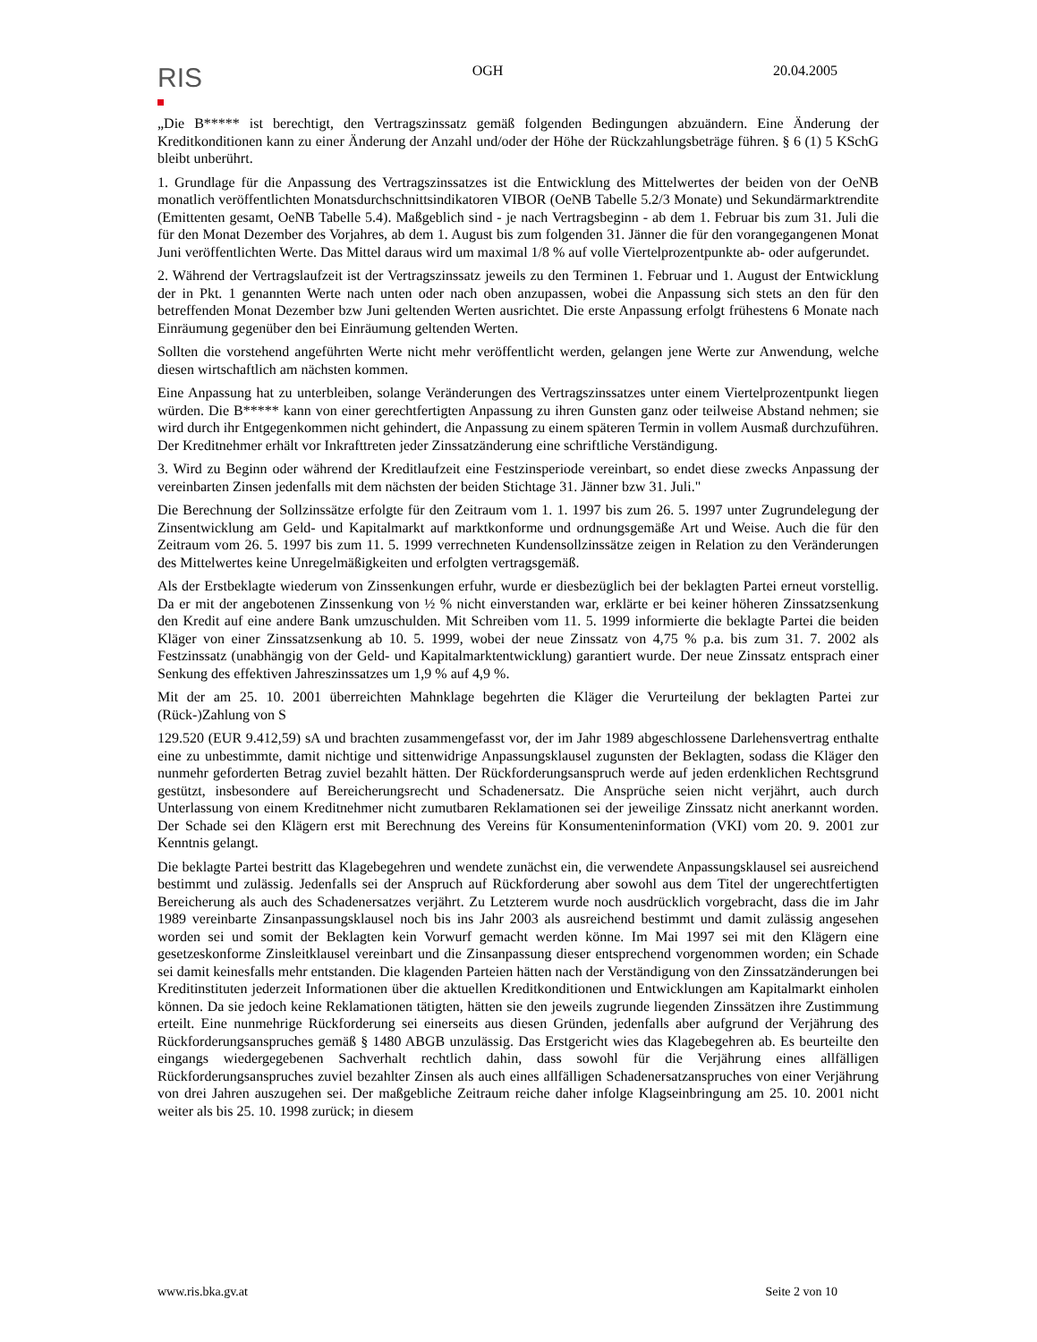RIS
OGH 20.04.2005
„Die B***** ist berechtigt, den Vertragszinssatz gemäß folgenden Bedingungen abzuändern. Eine Änderung der Kreditkonditionen kann zu einer Änderung der Anzahl und/oder der Höhe der Rückzahlungsbeträge führen. § 6 (1) 5 KSchG bleibt unberührt.
1. Grundlage für die Anpassung des Vertragszinssatzes ist die Entwicklung des Mittelwertes der beiden von der OeNB monatlich veröffentlichten Monatsdurchschnittsindikatoren VIBOR (OeNB Tabelle 5.2/3 Monate) und Sekundärmarktrendite (Emittenten gesamt, OeNB Tabelle 5.4). Maßgeblich sind - je nach Vertragsbeginn - ab dem 1. Februar bis zum 31. Juli die für den Monat Dezember des Vorjahres, ab dem 1. August bis zum folgenden 31. Jänner die für den vorangegangenen Monat Juni veröffentlichten Werte. Das Mittel daraus wird um maximal 1/8 % auf volle Viertelprozentpunkte ab- oder aufgerundet.
2. Während der Vertragslaufzeit ist der Vertragszinssatz jeweils zu den Terminen 1. Februar und 1. August der Entwicklung der in Pkt. 1 genannten Werte nach unten oder nach oben anzupassen, wobei die Anpassung sich stets an den für den betreffenden Monat Dezember bzw Juni geltenden Werten ausrichtet. Die erste Anpassung erfolgt frühestens 6 Monate nach Einräumung gegenüber den bei Einräumung geltenden Werten.
Sollten die vorstehend angeführten Werte nicht mehr veröffentlicht werden, gelangen jene Werte zur Anwendung, welche diesen wirtschaftlich am nächsten kommen.
Eine Anpassung hat zu unterbleiben, solange Veränderungen des Vertragszinssatzes unter einem Viertelprozentpunkt liegen würden. Die B***** kann von einer gerechtfertigten Anpassung zu ihren Gunsten ganz oder teilweise Abstand nehmen; sie wird durch ihr Entgegenkommen nicht gehindert, die Anpassung zu einem späteren Termin in vollem Ausmaß durchzuführen. Der Kreditnehmer erhält vor Inkrafttreten jeder Zinssatzänderung eine schriftliche Verständigung.
3. Wird zu Beginn oder während der Kreditlaufzeit eine Festzinsperiode vereinbart, so endet diese zwecks Anpassung der vereinbarten Zinsen jedenfalls mit dem nächsten der beiden Stichtage 31. Jänner bzw 31. Juli."
Die Berechnung der Sollzinssätze erfolgte für den Zeitraum vom 1. 1. 1997 bis zum 26. 5. 1997 unter Zugrundelegung der Zinsentwicklung am Geld- und Kapitalmarkt auf marktkonforme und ordnungsgemäße Art und Weise. Auch die für den Zeitraum vom 26. 5. 1997 bis zum 11. 5. 1999 verrechneten Kundensollzinssätze zeigen in Relation zu den Veränderungen des Mittelwertes keine Unregelmäßigkeiten und erfolgten vertragsgemäß.
Als der Erstbeklagte wiederum von Zinssenkungen erfuhr, wurde er diesbezüglich bei der beklagten Partei erneut vorstellig. Da er mit der angebotenen Zinssenkung von ½ % nicht einverstanden war, erklärte er bei keiner höheren Zinssatzsenkung den Kredit auf eine andere Bank umzuschulden. Mit Schreiben vom 11. 5. 1999 informierte die beklagte Partei die beiden Kläger von einer Zinssatzsenkung ab 10. 5. 1999, wobei der neue Zinssatz von 4,75 % p.a. bis zum 31. 7. 2002 als Festzinssatz (unabhängig von der Geld- und Kapitalmarktentwicklung) garantiert wurde. Der neue Zinssatz entsprach einer Senkung des effektiven Jahreszinssatzes um 1,9 % auf 4,9 %.
Mit der am 25. 10. 2001 überreichten Mahnklage begehrten die Kläger die Verurteilung der beklagten Partei zur (Rück-)Zahlung von S
129.520 (EUR 9.412,59) sA und brachten zusammengefasst vor, der im Jahr 1989 abgeschlossene Darlehensvertrag enthalte eine zu unbestimmte, damit nichtige und sittenwidrige Anpassungsklausel zugunsten der Beklagten, sodass die Kläger den nunmehr geforderten Betrag zuviel bezahlt hätten. Der Rückforderungsanspruch werde auf jeden erdenklichen Rechtsgrund gestützt, insbesondere auf Bereicherungsrecht und Schadenersatz. Die Ansprüche seien nicht verjährt, auch durch Unterlassung von einem Kreditnehmer nicht zumutbaren Reklamationen sei der jeweilige Zinssatz nicht anerkannt worden. Der Schade sei den Klägern erst mit Berechnung des Vereins für Konsumenteninformation (VKI) vom 20. 9. 2001 zur Kenntnis gelangt.
Die beklagte Partei bestritt das Klagebegehren und wendete zunächst ein, die verwendete Anpassungsklausel sei ausreichend bestimmt und zulässig. Jedenfalls sei der Anspruch auf Rückforderung aber sowohl aus dem Titel der ungerechtfertigten Bereicherung als auch des Schadenersatzes verjährt. Zu Letzterem wurde noch ausdrücklich vorgebracht, dass die im Jahr 1989 vereinbarte Zinsanpassungsklausel noch bis ins Jahr 2003 als ausreichend bestimmt und damit zulässig angesehen worden sei und somit der Beklagten kein Vorwurf gemacht werden könne. Im Mai 1997 sei mit den Klägern eine gesetzeskonforme Zinsleitklausel vereinbart und die Zinsanpassung dieser entsprechend vorgenommen worden; ein Schade sei damit keinesfalls mehr entstanden. Die klagenden Parteien hätten nach der Verständigung von den Zinssatzänderungen bei Kreditinstituten jederzeit Informationen über die aktuellen Kreditkonditionen und Entwicklungen am Kapitalmarkt einholen können. Da sie jedoch keine Reklamationen tätigten, hätten sie den jeweils zugrunde liegenden Zinssätzen ihre Zustimmung erteilt. Eine nunmehrige Rückforderung sei einerseits aus diesen Gründen, jedenfalls aber aufgrund der Verjährung des Rückforderungsanspruches gemäß § 1480 ABGB unzulässig. Das Erstgericht wies das Klagebegehren ab. Es beurteilte den eingangs wiedergegebenen Sachverhalt rechtlich dahin, dass sowohl für die Verjährung eines allfälligen Rückforderungsanspruches zuviel bezahlter Zinsen als auch eines allfälligen Schadenersatzanspruches von einer Verjährung von drei Jahren auszugehen sei. Der maßgebliche Zeitraum reiche daher infolge Klagseinbringung am 25. 10. 2001 nicht weiter als bis 25. 10. 1998 zurück; in diesem
www.ris.bka.gv.at Seite 2 von 10